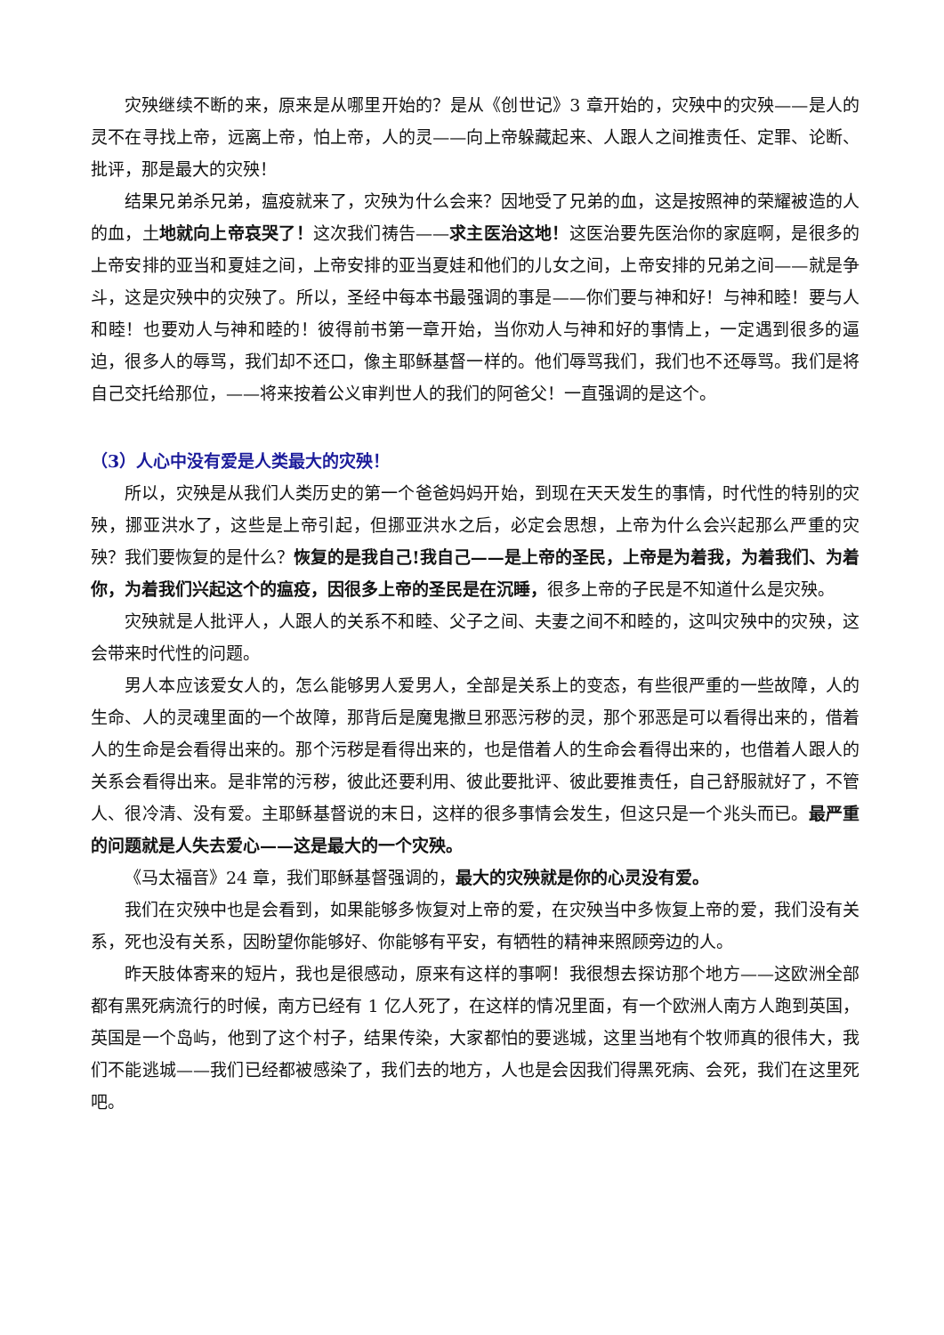灾殃继续不断的来，原来是从哪里开始的？是从《创世记》3 章开始的，灾殃中的灾殃——是人的灵不在寻找上帝，远离上帝，怕上帝，人的灵——向上帝躲藏起来、人跟人之间推责任、定罪、论断、批评，那是最大的灾殃！
结果兄弟杀兄弟，瘟疫就来了，灾殃为什么会来？因地受了兄弟的血，这是按照神的荣耀被造的人的血，土地就向上帝哀哭了！这次我们祷告——求主医治这地！这医治要先医治你的家庭啊，是很多的上帝安排的亚当和夏娃之间，上帝安排的亚当夏娃和他们的儿女之间，上帝安排的兄弟之间——就是争斗，这是灾殃中的灾殃了。所以，圣经中每本书最强调的事是——你们要与神和好！与神和睦！要与人和睦！也要劝人与神和睦的！彼得前书第一章开始，当你劝人与神和好的事情上，一定遇到很多的逼迫，很多人的辱骂，我们却不还口，像主耶稣基督一样的。他们辱骂我们，我们也不还辱骂。我们是将自己交托给那位，——将来按着公义审判世人的我们的阿爸父！一直强调的是这个。
（3）人心中没有爱是人类最大的灾殃！
所以，灾殃是从我们人类历史的第一个爸爸妈妈开始，到现在天天发生的事情，时代性的特别的灾殃，挪亚洪水了，这些是上帝引起，但挪亚洪水之后，必定会思想，上帝为什么会兴起那么严重的灾殃？我们要恢复的是什么？恢复的是我自己!我自己——是上帝的圣民，上帝是为着我，为着我们、为着你，为着我们兴起这个的瘟疫，因很多上帝的圣民是在沉睡，很多上帝的子民是不知道什么是灾殃。
灾殃就是人批评人，人跟人的关系不和睦、父子之间、夫妻之间不和睦的，这叫灾殃中的灾殃，这会带来时代性的问题。
男人本应该爱女人的，怎么能够男人爱男人，全部是关系上的变态，有些很严重的一些故障，人的生命、人的灵魂里面的一个故障，那背后是魔鬼撒旦邪恶污秽的灵，那个邪恶是可以看得出来的，借着人的生命是会看得出来的。那个污秽是看得出来的，也是借着人的生命会看得出来的，也借着人跟人的关系会看得出来。是非常的污秽，彼此还要利用、彼此要批评、彼此要推责任，自己舒服就好了，不管人、很冷清、没有爱。主耶稣基督说的末日，这样的很多事情会发生，但这只是一个兆头而已。最严重的问题就是人失去爱心——这是最大的一个灾殃。
《马太福音》24 章，我们耶稣基督强调的，最大的灾殃就是你的心灵没有爱。
我们在灾殃中也是会看到，如果能够多恢复对上帝的爱，在灾殃当中多恢复上帝的爱，我们没有关系，死也没有关系，因盼望你能够好、你能够有平安，有牺牲的精神来照顾旁边的人。
昨天肢体寄来的短片，我也是很感动，原来有这样的事啊！我很想去探访那个地方——这欧洲全部都有黑死病流行的时候，南方已经有 1 亿人死了，在这样的情况里面，有一个欧洲人南方人跑到英国，英国是一个岛屿，他到了这个村子，结果传染，大家都怕的要逃城，这里当地有个牧师真的很伟大，我们不能逃城——我们已经都被感染了，我们去的地方，人也是会因我们得黑死病、会死，我们在这里死吧。